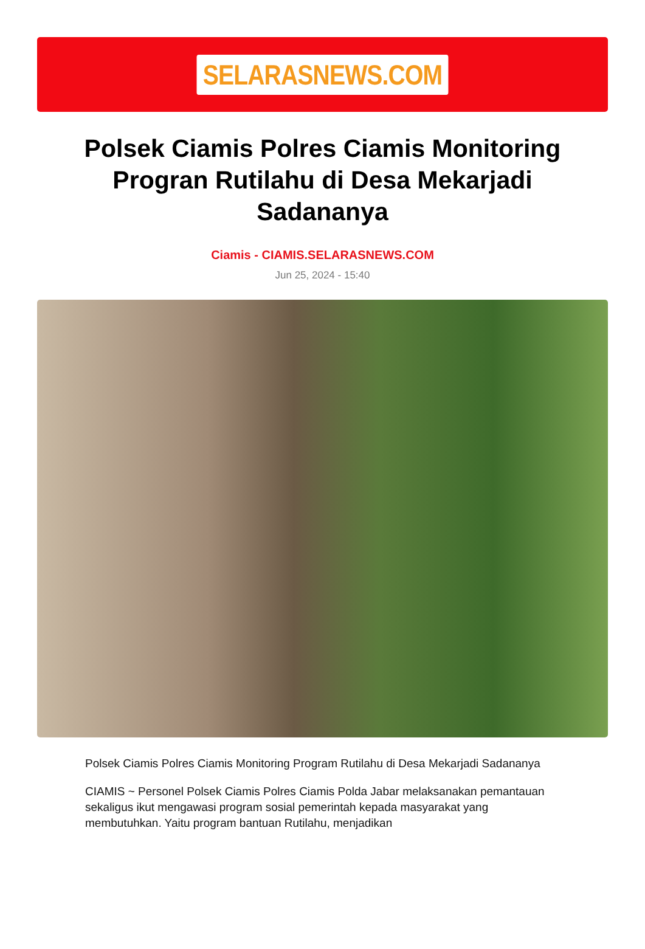SELARASNEWS.COM
Polsek Ciamis Polres Ciamis Monitoring Progran Rutilahu di Desa Mekarjadi Sadananya
Ciamis - CIAMIS.SELARASNEWS.COM
Jun 25, 2024 - 15:40
Polsek Ciamis Polres Ciamis Monitoring Program Rutilahu di Desa Mekarjadi Sadananya
CIAMIS ~ Personel Polsek Ciamis Polres Ciamis Polda Jabar melaksanakan pemantauan sekaligus ikut mengawasi program sosial pemerintah kepada masyarakat yang membutuhkan. Yaitu program bantuan Rutilahu, menjadikan